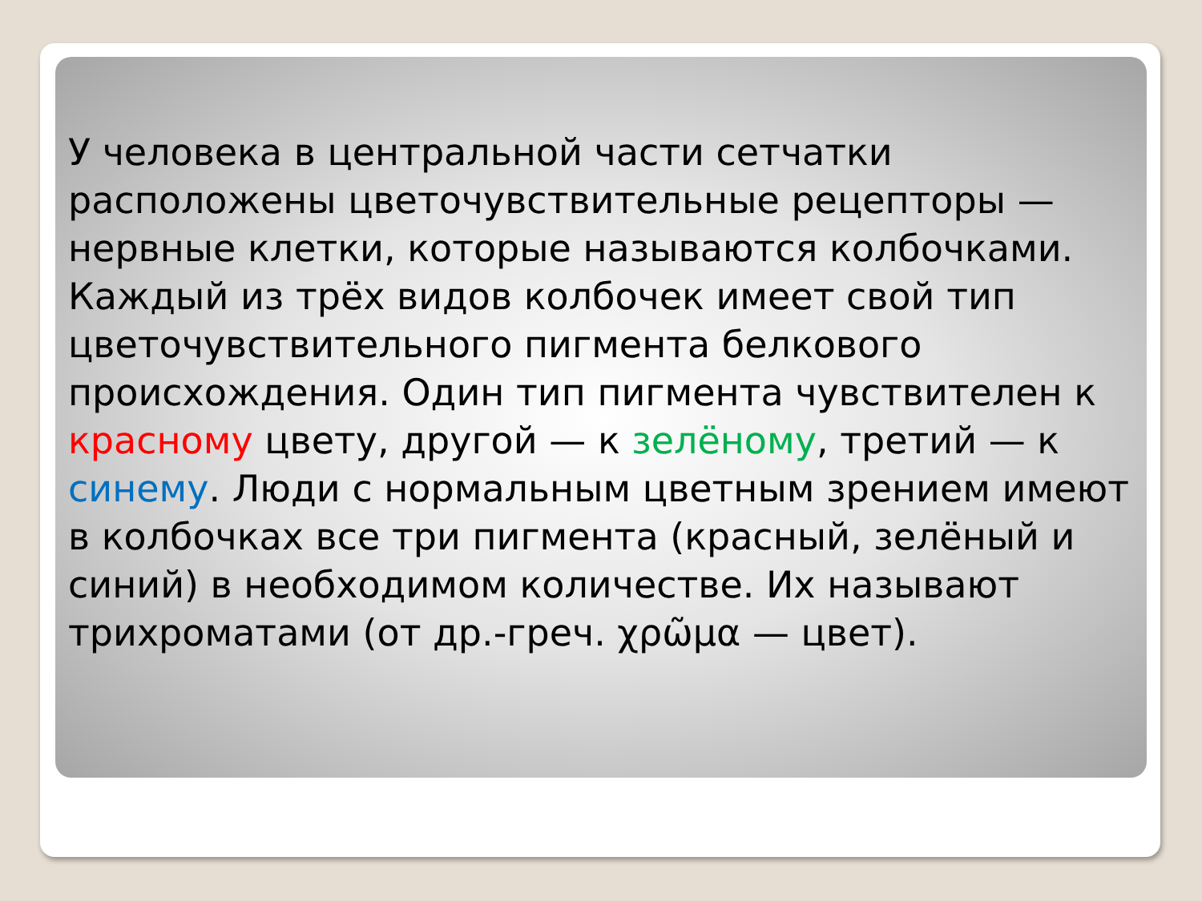У человека в центральной части сетчатки расположены цветочувствительные рецепторы — нервные клетки, которые называются колбочками. Каждый из трёх видов колбочек имеет свой тип цветочувствительного пигмента белкового происхождения. Один тип пигмента чувствителен к красному цвету, другой — к зелёному, третий — к синему. Люди с нормальным цветным зрением имеют в колбочках все три пигмента (красный, зелёный и синий) в необходимом количестве. Их называют трихроматами (от др.-греч. χρῶμα — цвет).